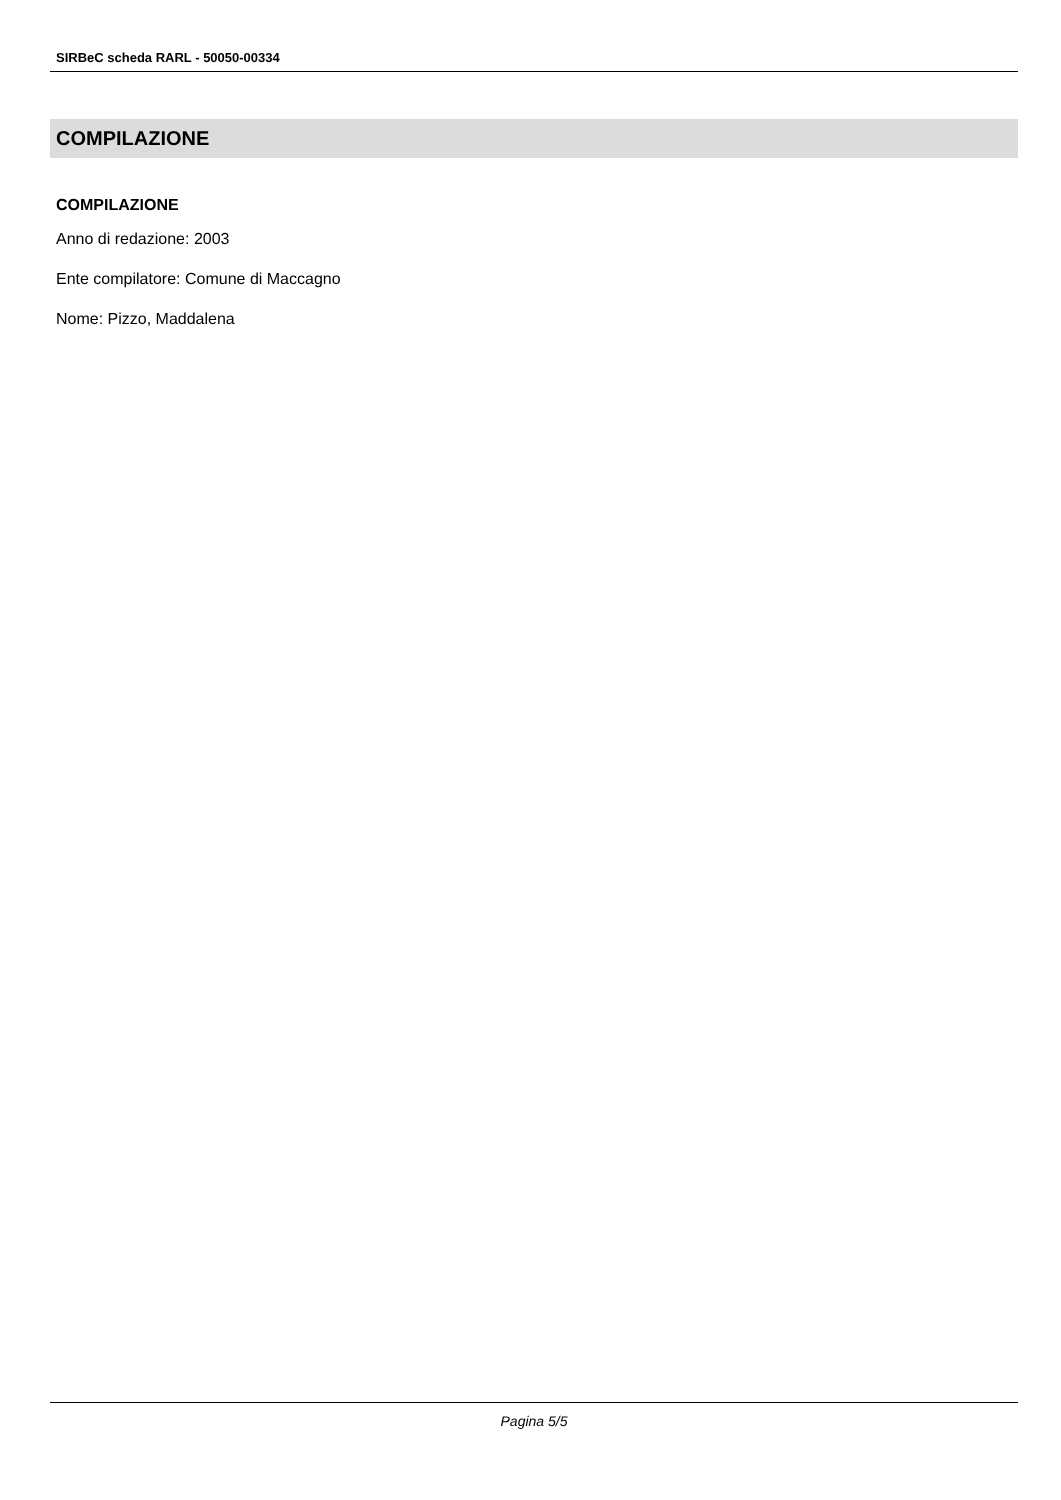SIRBeC scheda RARL - 50050-00334
COMPILAZIONE
COMPILAZIONE
Anno di redazione: 2003
Ente compilatore: Comune di Maccagno
Nome: Pizzo, Maddalena
Pagina 5/5